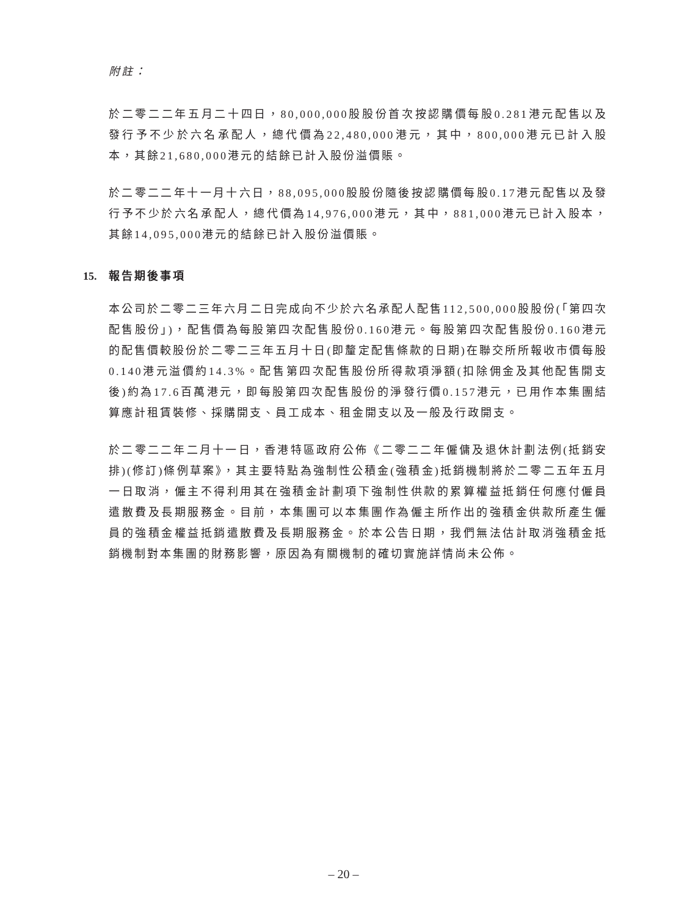附註：
於二零二二年五月二十四日，80,000,000股股份首次按認購價每股0.281港元配售以及發行予不少於六名承配人，總代價為22,480,000港元，其中，800,000港元已計入股本，其餘21,680,000港元的結餘已計入股份溢價賬。
於二零二二年十一月十六日，88,095,000股股份隨後按認購價每股0.17港元配售以及發行予不少於六名承配人，總代價為14,976,000港元，其中，881,000港元已計入股本，其餘14,095,000港元的結餘已計入股份溢價賬。
15. 報告期後事項
本公司於二零二三年六月二日完成向不少於六名承配人配售112,500,000股股份(「第四次配售股份」)，配售價為每股第四次配售股份0.160港元。每股第四次配售股份0.160港元的配售價較股份於二零二三年五月十日(即釐定配售條款的日期)在聯交所所報收市價每股0.140港元溢價約14.3%。配售第四次配售股份所得款項淨額(扣除佣金及其他配售開支後)約為17.6百萬港元，即每股第四次配售股份的淨發行價0.157港元，已用作本集團結算應計租賃裝修、採購開支、員工成本、租金開支以及一般及行政開支。
於二零二二年二月十一日，香港特區政府公佈《二零二二年僱傭及退休計劃法例(抵銷安排)(修訂)條例草案》，其主要特點為強制性公積金(強積金)抵銷機制將於二零二五年五月一日取消，僱主不得利用其在強積金計劃項下強制性供款的累算權益抵銷任何應付僱員遣散費及長期服務金。目前，本集團可以本集團作為僱主所作出的強積金供款所產生僱員的強積金權益抵銷遣散費及長期服務金。於本公告日期，我們無法估計取消強積金抵銷機制對本集團的財務影響，原因為有關機制的確切實施詳情尚未公佈。
– 20 –